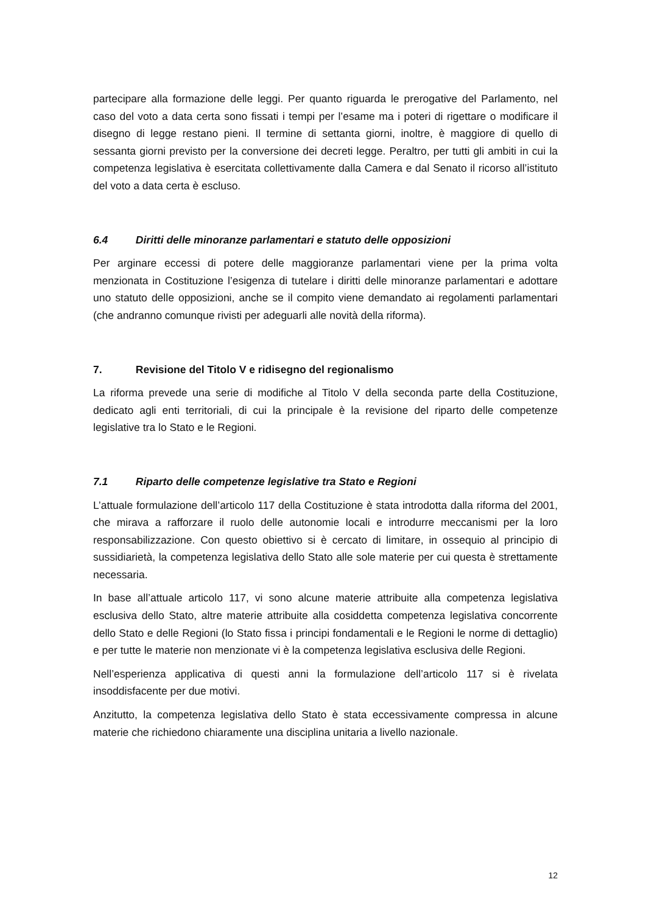partecipare alla formazione delle leggi. Per quanto riguarda le prerogative del Parlamento, nel caso del voto a data certa sono fissati i tempi per l’esame ma i poteri di rigettare o modificare il disegno di legge restano pieni. Il termine di settanta giorni, inoltre, è maggiore di quello di sessanta giorni previsto per la conversione dei decreti legge. Peraltro, per tutti gli ambiti in cui la competenza legislativa è esercitata collettivamente dalla Camera e dal Senato il ricorso all’istituto del voto a data certa è escluso.
6.4 Diritti delle minoranze parlamentari e statuto delle opposizioni
Per arginare eccessi di potere delle maggioranze parlamentari viene per la prima volta menzionata in Costituzione l’esigenza di tutelare i diritti delle minoranze parlamentari e adottare uno statuto delle opposizioni, anche se il compito viene demandato ai regolamenti parlamentari (che andranno comunque rivisti per adeguarli alle novità della riforma).
7. Revisione del Titolo V e ridisegno del regionalismo
La riforma prevede una serie di modifiche al Titolo V della seconda parte della Costituzione, dedicato agli enti territoriali, di cui la principale è la revisione del riparto delle competenze legislative tra lo Stato e le Regioni.
7.1 Riparto delle competenze legislative tra Stato e Regioni
L’attuale formulazione dell’articolo 117 della Costituzione è stata introdotta dalla riforma del 2001, che mirava a rafforzare il ruolo delle autonomie locali e introdurre meccanismi per la loro responsabilizzazione. Con questo obiettivo si è cercato di limitare, in ossequio al principio di sussidiarietà, la competenza legislativa dello Stato alle sole materie per cui questa è strettamente necessaria.
In base all’attuale articolo 117, vi sono alcune materie attribuite alla competenza legislativa esclusiva dello Stato, altre materie attribuite alla cosiddetta competenza legislativa concorrente dello Stato e delle Regioni (lo Stato fissa i principi fondamentali e le Regioni le norme di dettaglio) e per tutte le materie non menzionate vi è la competenza legislativa esclusiva delle Regioni.
Nell’esperienza applicativa di questi anni la formulazione dell’articolo 117 si è rivelata insoddisfacente per due motivi.
Anzitutto, la competenza legislativa dello Stato è stata eccessivamente compressa in alcune materie che richiedono chiaramente una disciplina unitaria a livello nazionale.
12